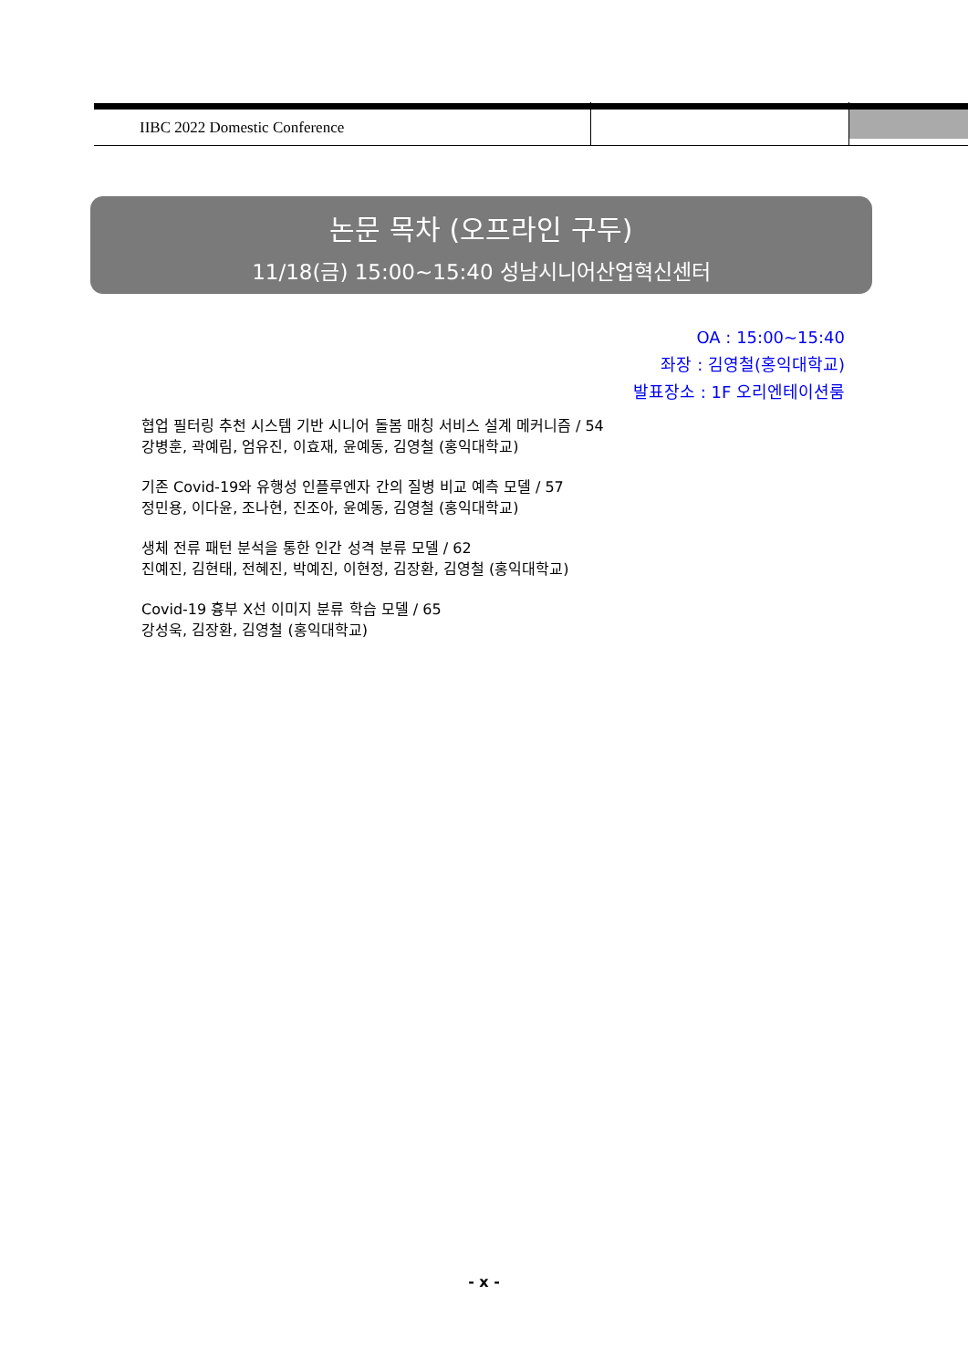IIBC 2022 Domestic Conference
논문 목차 (오프라인 구두)
11/18(금) 15:00~15:40 성남시니어산업혁신센터
OA : 15:00~15:40
좌장 : 김영철(홍익대학교)
발표장소 : 1F 오리엔테이션룸
협업 필터링 추천 시스템 기반 시니어 돌봄 매칭 서비스 설계 메커니즘 / 54
강병훈, 곽예림, 엄유진, 이효재, 윤예동, 김영철 (홍익대학교)
기존 Covid-19와 유행성 인플루엔자 간의 질병 비교 예측 모델 / 57
정민용, 이다윤, 조나현, 진조아, 윤예동, 김영철 (홍익대학교)
생체 전류 패턴 분석을 통한 인간 성격 분류 모델 / 62
진예진, 김현태, 전혜진, 박예진, 이현정, 김장환, 김영철 (홍익대학교)
Covid-19 흉부 X선 이미지 분류 학습 모델 / 65
강성욱, 김장환, 김영철 (홍익대학교)
- x -